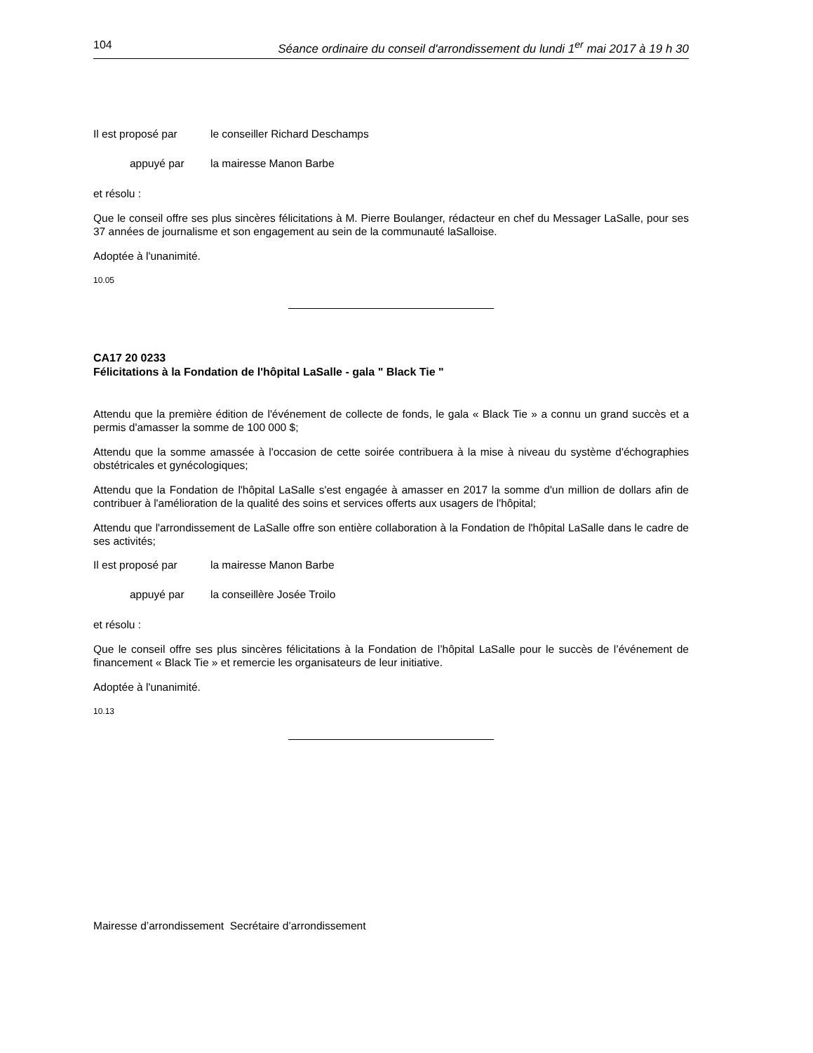104 Séance ordinaire du conseil d'arrondissement du lundi 1<sup>er</sup> mai 2017 à 19 h 30
Il est proposé par le conseiller Richard Deschamps
appuyé par la mairesse Manon Barbe
et résolu :
Que le conseil offre ses plus sincères félicitations à M. Pierre Boulanger, rédacteur en chef du Messager LaSalle, pour ses 37 années de journalisme et son engagement au sein de la communauté laSalloise.
Adoptée à l'unanimité.
10.05
CA17 20 0233
Félicitations à la Fondation de l'hôpital LaSalle - gala " Black Tie "
Attendu que la première édition de l'événement de collecte de fonds, le gala « Black Tie » a connu un grand succès et a permis d'amasser la somme de 100 000 $;
Attendu que la somme amassée à l'occasion de cette soirée contribuera à la mise à niveau du système d'échographies obstétricales et gynécologiques;
Attendu que la Fondation de l'hôpital LaSalle s'est engagée à amasser en 2017 la somme d'un million de dollars afin de contribuer à l'amélioration de la qualité des soins et services offerts aux usagers de l'hôpital;
Attendu que l'arrondissement de LaSalle offre son entière collaboration à la Fondation de l'hôpital LaSalle dans le cadre de ses activités;
Il est proposé par la mairesse Manon Barbe
appuyé par la conseillère Josée Troilo
et résolu :
Que le conseil offre ses plus sincères félicitations à la Fondation de l’hôpital LaSalle pour le succès de l’événement de financement « Black Tie » et remercie les organisateurs de leur initiative.
Adoptée à l'unanimité.
10.13
Mairesse d’arrondissement Secrétaire d’arrondissement